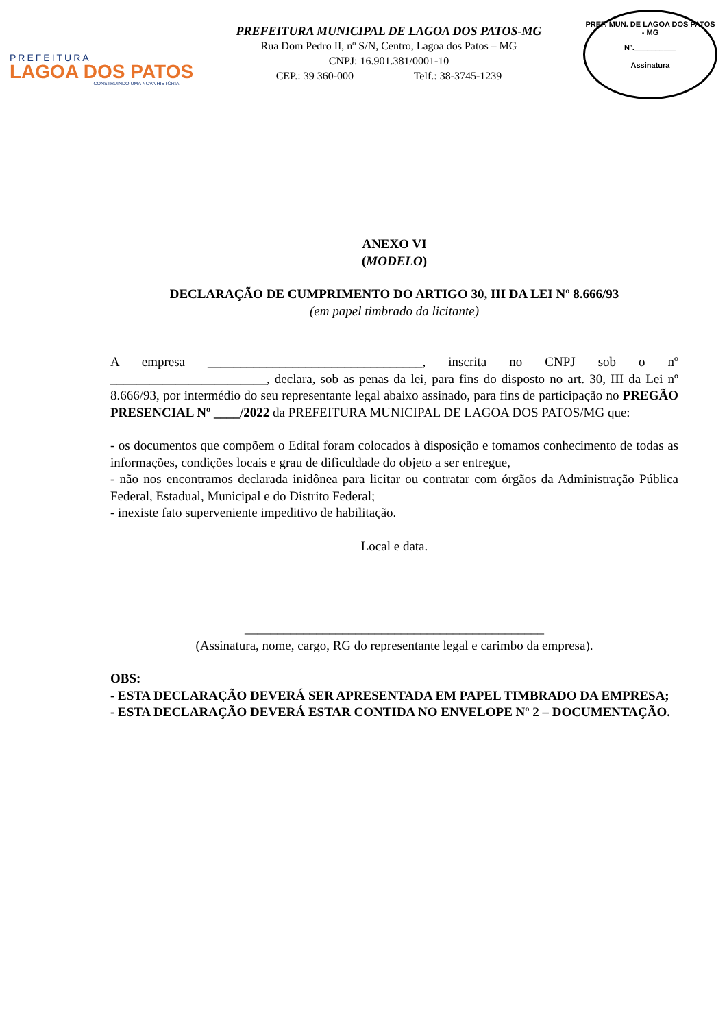PREFEITURA
LAGOA DOS PATOS
CONSTRUINDO UMA NOVA HISTÓRIA
PREFEITURA MUNICIPAL DE LAGOA DOS PATOS-MG
Rua Dom Pedro II, nº S/N, Centro, Lagoa dos Patos – MG
CNPJ: 16.901.381/0001-10
CEP.: 39 360-000 Telf.: 38-3745-1239
PREF. MUN. DE LAGOA DOS PATOS - MG
Nº.__________
Assinatura
ANEXO VI
(MODELO)
DECLARAÇÃO DE CUMPRIMENTO DO ARTIGO 30, III DA LEI Nº 8.666/93
(em papel timbrado da licitante)
A empresa _________________________________, inscrita no CNPJ sob o nº ________________________, declara, sob as penas da lei, para fins do disposto no art. 30, III da Lei nº 8.666/93, por intermédio do seu representante legal abaixo assinado, para fins de participação no PREGÃO PRESENCIAL Nº ____/2022 da PREFEITURA MUNICIPAL DE LAGOA DOS PATOS/MG que:
- os documentos que compõem o Edital foram colocados à disposição e tomamos conhecimento de todas as informações, condições locais e grau de dificuldade do objeto a ser entregue,
- não nos encontramos declarada inidônea para licitar ou contratar com órgãos da Administração Pública Federal, Estadual, Municipal e do Distrito Federal;
- inexiste fato superveniente impeditivo de habilitação.
Local e data.
______________________________________________
(Assinatura, nome, cargo, RG do representante legal e carimbo da empresa).
OBS:
- ESTA DECLARAÇÃO DEVERÁ SER APRESENTADA EM PAPEL TIMBRADO DA EMPRESA;
- ESTA DECLARAÇÃO DEVERÁ ESTAR CONTIDA NO ENVELOPE Nº 2 – DOCUMENTAÇÃO.